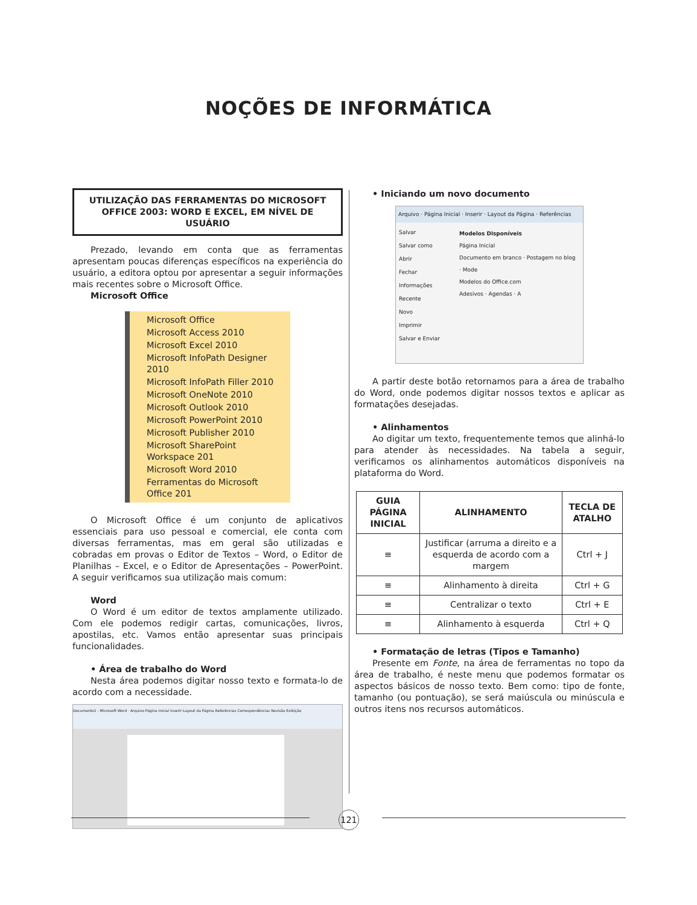NOÇÕES DE INFORMÁTICA
UTILIZAÇÃO DAS FERRAMENTAS DO MICROSOFT OFFICE 2003: WORD E EXCEL, EM NÍVEL DE USUÁRIO
Prezado, levando em conta que as ferramentas apresentam poucas diferenças específicos na experiência do usuário, a editora optou por apresentar a seguir informações mais recentes sobre o Microsoft Office.
Microsoft Office
Microsoft Office
Microsoft Access 2010
Microsoft Excel 2010
Microsoft InfoPath Designer 2010
Microsoft InfoPath Filler 2010
Microsoft OneNote 2010
Microsoft Outlook 2010
Microsoft PowerPoint 2010
Microsoft Publisher 2010
Microsoft SharePoint Workspace 201
Microsoft Word 2010
Ferramentas do Microsoft Office 201
O Microsoft Office é um conjunto de aplicativos essenciais para uso pessoal e comercial, ele conta com diversas ferramentas, mas em geral são utilizadas e cobradas em provas o Editor de Textos – Word, o Editor de Planilhas – Excel, e o Editor de Apresentações – PowerPoint. A seguir verificamos sua utilização mais comum:
Word
O Word é um editor de textos amplamente utilizado. Com ele podemos redigir cartas, comunicações, livros, apostilas, etc. Vamos então apresentar suas principais funcionalidades.
• Área de trabalho do Word
Nesta área podemos digitar nosso texto e formata-lo de acordo com a necessidade.
Documento1 - Microsoft Word · Arquivo Página Inicial Inserir Layout da Página Referências Correspondências Revisão Exibição
• Iniciando um novo documento
Arquivo · Página Inicial · Inserir · Layout da Página · Referências
Salvar
Salvar como
Abrir
Fechar
Informações
Recente
Novo
Imprimir
Salvar e Enviar
Modelos Disponíveis
Página Inicial
Documento em branco · Postagem no blog · Mode
Modelos do Office.com
Adesivos · Agendas · A
A partir deste botão retornamos para a área de trabalho do Word, onde podemos digitar nossos textos e aplicar as formatações desejadas.
• Alinhamentos
Ao digitar um texto, frequentemente temos que alinhá-lo para atender às necessidades. Na tabela a seguir, verificamos os alinhamentos automáticos disponíveis na plataforma do Word.
| GUIA PÁGINA INICIAL | ALINHAMENTO | TECLA DE ATALHO |
| --- | --- | --- |
| ≡ | Justificar (arruma a direito e a esquerda de acordo com a margem | Ctrl + J |
| ≡ | Alinhamento à direita | Ctrl + G |
| ≡ | Centralizar o texto | Ctrl + E |
| ≡ | Alinhamento à esquerda | Ctrl + Q |
• Formatação de letras (Tipos e Tamanho)
Presente em Fonte, na área de ferramentas no topo da área de trabalho, é neste menu que podemos formatar os aspectos básicos de nosso texto. Bem como: tipo de fonte, tamanho (ou pontuação), se será maiúscula ou minúscula e outros itens nos recursos automáticos.
121